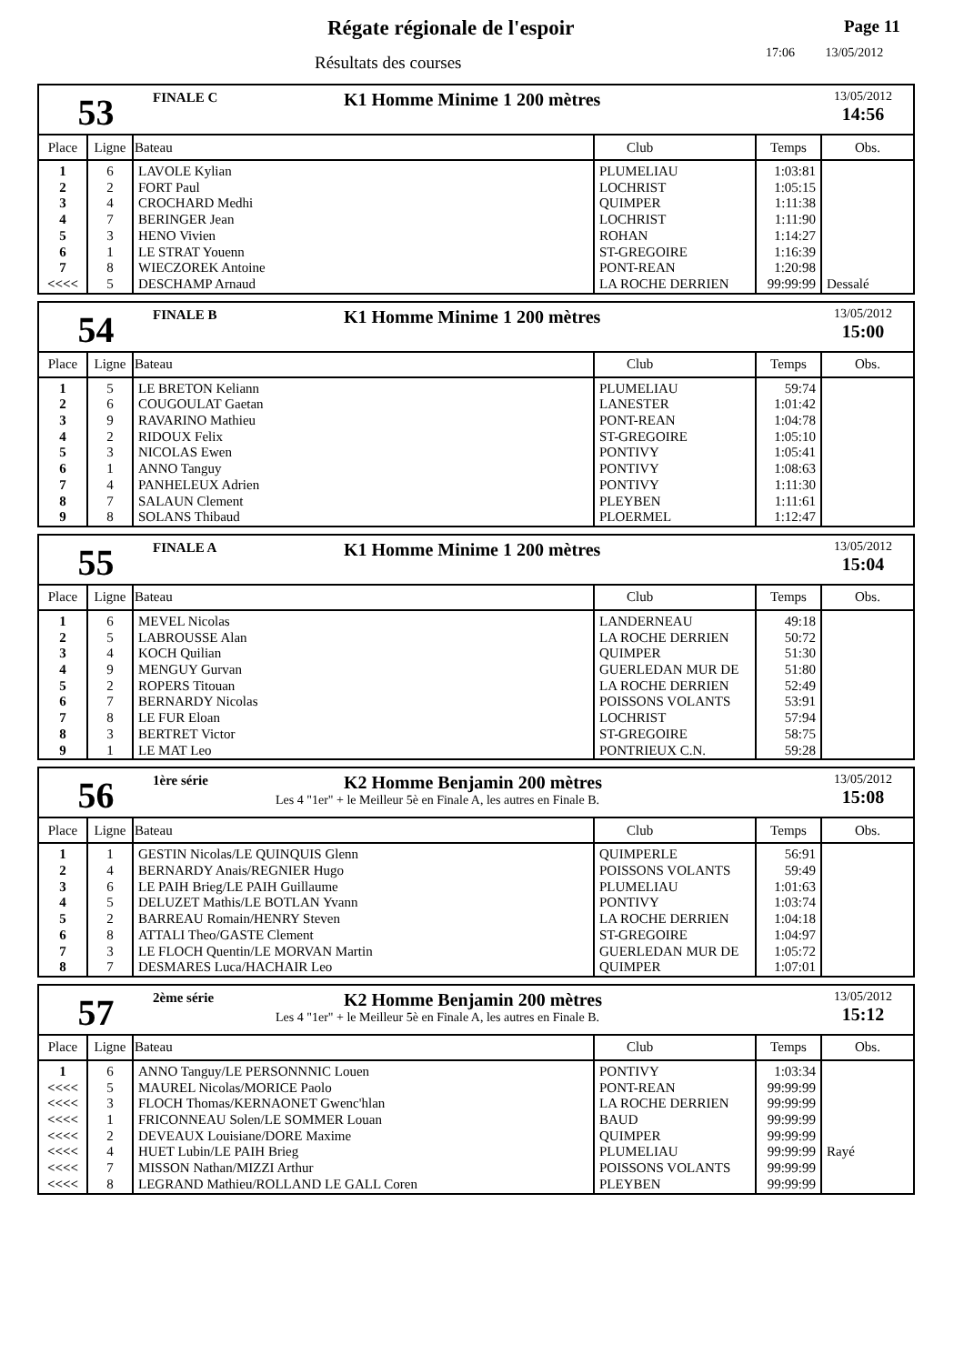Régate régionale de l'espoir
Résultats des courses
Page 11
17:06 13/05/2012
53
FINALE C
K1 Homme Minime 1 200 mètres
13/05/2012
14:56
| Place | Ligne | Bateau | Club | Temps | Obs. |
| --- | --- | --- | --- | --- | --- |
| 1 | 6 | LAVOLE Kylian | PLUMELIAU | 1:03:81 | |
| 2 | 2 | FORT Paul | LOCHRIST | 1:05:15 | |
| 3 | 4 | CROCHARD Medhi | QUIMPER | 1:11:38 | |
| 4 | 7 | BERINGER Jean | LOCHRIST | 1:11:90 | |
| 5 | 3 | HENO Vivien | ROHAN | 1:14:27 | |
| 6 | 1 | LE STRAT Youenn | ST-GREGOIRE | 1:16:39 | |
| 7 | 8 | WIECZOREK Antoine | PONT-REAN | 1:20:98 | |
| <<<< | 5 | DESCHAMP Arnaud | LA ROCHE DERRIEN | 99:99:99 | Dessalé |
54
FINALE B
K1 Homme Minime 1 200 mètres
13/05/2012
15:00
| Place | Ligne | Bateau | Club | Temps | Obs. |
| --- | --- | --- | --- | --- | --- |
| 1 | 5 | LE BRETON Keliann | PLUMELIAU | 59:74 | |
| 2 | 6 | COUGOULAT Gaetan | LANESTER | 1:01:42 | |
| 3 | 9 | RAVARINO Mathieu | PONT-REAN | 1:04:78 | |
| 4 | 2 | RIDOUX Felix | ST-GREGOIRE | 1:05:10 | |
| 5 | 3 | NICOLAS Ewen | PONTIVY | 1:05:41 | |
| 6 | 1 | ANNO Tanguy | PONTIVY | 1:08:63 | |
| 7 | 4 | PANHELEUX Adrien | PONTIVY | 1:11:30 | |
| 8 | 7 | SALAUN Clement | PLEYBEN | 1:11:61 | |
| 9 | 8 | SOLANS Thibaud | PLOERMEL | 1:12:47 | |
55
FINALE A
K1 Homme Minime 1 200 mètres
13/05/2012
15:04
| Place | Ligne | Bateau | Club | Temps | Obs. |
| --- | --- | --- | --- | --- | --- |
| 1 | 6 | MEVEL Nicolas | LANDERNEAU | 49:18 | |
| 2 | 5 | LABROUSSE Alan | LA ROCHE DERRIEN | 50:72 | |
| 3 | 4 | KOCH Quilian | QUIMPER | 51:30 | |
| 4 | 9 | MENGUY Gurvan | GUERLEDAN MUR DE | 51:80 | |
| 5 | 2 | ROPERS Titouan | LA ROCHE DERRIEN | 52:49 | |
| 6 | 7 | BERNARDY Nicolas | POISSONS VOLANTS | 53:91 | |
| 7 | 8 | LE FUR Eloan | LOCHRIST | 57:94 | |
| 8 | 3 | BERTRET Victor | ST-GREGOIRE | 58:75 | |
| 9 | 1 | LE MAT Leo | PONTRIEUX C.N. | 59:28 | |
56
1ère série
K2 Homme Benjamin 200 mètres
Les 4 "1er" + le Meilleur 5è en Finale A, les autres en Finale B.
13/05/2012
15:08
| Place | Ligne | Bateau | Club | Temps | Obs. |
| --- | --- | --- | --- | --- | --- |
| 1 | 1 | GESTIN Nicolas/LE QUINQUIS Glenn | QUIMPERLE | 56:91 | |
| 2 | 4 | BERNARDY Anais/REGNIER Hugo | POISSONS VOLANTS | 59:49 | |
| 3 | 6 | LE PAIH Brieg/LE PAIH Guillaume | PLUMELIAU | 1:01:63 | |
| 4 | 5 | DELUZET Mathis/LE BOTLAN Yvann | PONTIVY | 1:03:74 | |
| 5 | 2 | BARREAU Romain/HENRY Steven | LA ROCHE DERRIEN | 1:04:18 | |
| 6 | 8 | ATTALI Theo/GASTE Clement | ST-GREGOIRE | 1:04:97 | |
| 7 | 3 | LE FLOCH Quentin/LE MORVAN Martin | GUERLEDAN MUR DE | 1:05:72 | |
| 8 | 7 | DESMARES Luca/HACHAIR Leo | QUIMPER | 1:07:01 | |
57
2ème série
K2 Homme Benjamin 200 mètres
Les 4 "1er" + le Meilleur 5è en Finale A, les autres en Finale B.
13/05/2012
15:12
| Place | Ligne | Bateau | Club | Temps | Obs. |
| --- | --- | --- | --- | --- | --- |
| 1 | 6 | ANNO Tanguy/LE PERSONNNIC Louen | PONTIVY | 1:03:34 | |
| <<<< | 5 | MAUREL Nicolas/MORICE Paolo | PONT-REAN | 99:99:99 | |
| <<<< | 3 | FLOCH Thomas/KERNAONET Gwenc'hlan | LA ROCHE DERRIEN | 99:99:99 | |
| <<<< | 1 | FRICONNEAU Solen/LE SOMMER Louan | BAUD | 99:99:99 | |
| <<<< | 2 | DEVEAUX Louisiane/DORE Maxime | QUIMPER | 99:99:99 | |
| <<<< | 4 | HUET Lubin/LE PAIH Brieg | PLUMELIAU | 99:99:99 | Rayé |
| <<<< | 7 | MISSON Nathan/MIZZI Arthur | POISSONS VOLANTS | 99:99:99 | |
| <<<< | 8 | LEGRAND Mathieu/ROLLAND LE GALL Coren | PLEYBEN | 99:99:99 | |